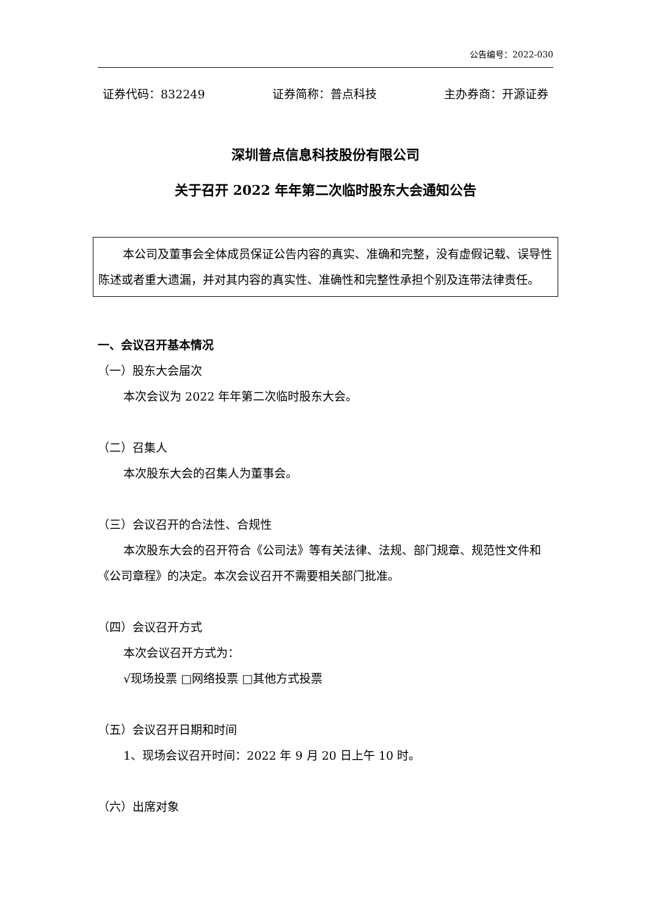公告编号：2022-030
证券代码：832249 证券简称：普点科技 主办券商：开源证券
深圳普点信息科技股份有限公司
关于召开 2022 年年第二次临时股东大会通知公告
本公司及董事会全体成员保证公告内容的真实、准确和完整，没有虚假记载、误导性陈述或者重大遗漏，并对其内容的真实性、准确性和完整性承担个别及连带法律责任。
一、会议召开基本情况
（一）股东大会届次
本次会议为 2022 年年第二次临时股东大会。
（二）召集人
本次股东大会的召集人为董事会。
（三）会议召开的合法性、合规性
本次股东大会的召开符合《公司法》等有关法律、法规、部门规章、规范性文件和《公司章程》的决定。本次会议召开不需要相关部门批准。
（四）会议召开方式
本次会议召开方式为：
√现场投票 □网络投票 □其他方式投票
（五）会议召开日期和时间
1、现场会议召开时间：2022 年 9 月 20 日上午 10 时。
（六）出席对象